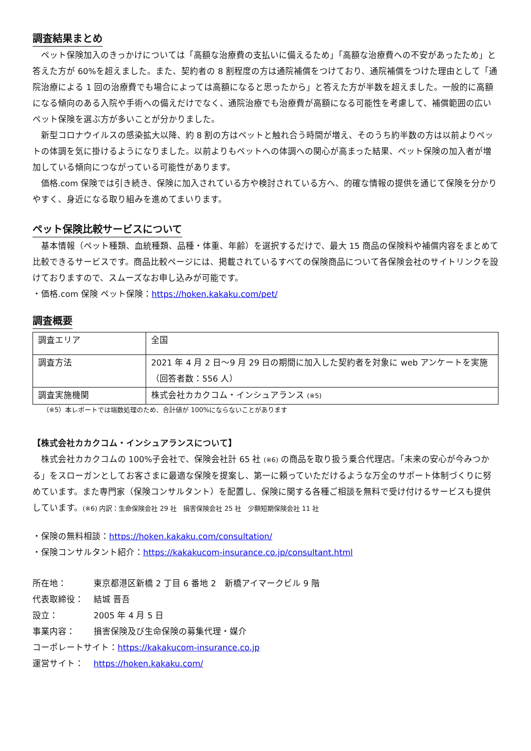調査結果まとめ
ペット保険加入のきっかけについては「高額な治療費の支払いに備えるため」「高額な治療費への不安があったため」と答えた方が 60%を超えました。また、契約者の 8 割程度の方は通院補償をつけており、通院補償をつけた理由として「通院治療による 1 回の治療費でも場合によっては高額になると思ったから」と答えた方が半数を超えました。一般的に高額になる傾向のある入院や手術への備えだけでなく、通院治療でも治療費が高額になる可能性を考慮して、補償範囲の広いペット保険を選ぶ方が多いことが分かりました。
新型コロナウイルスの感染拡大以降、約 8 割の方はペットと触れ合う時間が増え、そのうち約半数の方は以前よりペットの体調を気に掛けるようになりました。以前よりもペットへの体調への関心が高まった結果、ペット保険の加入者が増加している傾向につながっている可能性があります。
価格.com 保険では引き続き、保険に加入されている方や検討されている方へ、的確な情報の提供を通じて保険を分かりやすく、身近になる取り組みを進めてまいります。
ペット保険比較サービスについて
基本情報（ペット種類、血統種類、品種・体重、年齢）を選択するだけで、最大 15 商品の保険料や補償内容をまとめて比較できるサービスです。商品比較ページには、掲載されているすべての保険商品について各保険会社のサイトリンクを設けておりますので、スムーズなお申し込みが可能です。
・価格.com 保険 ペット保険：https://hoken.kakaku.com/pet/
調査概要
| 調査エリア | 全国 |
| 調査方法 | 2021 年 4 月 2 日～9 月 29 日の期間に加入した契約者を対象に web アンケートを実施（回答者数：556 人） |
| 調査実施機関 | 株式会社カカクコム・インシュアランス (※5) |
（※5）本レポートでは端数処理のため、合計値が 100%にならないことがあります
【株式会社カカクコム・インシュアランスについて】
株式会社カカクコムの 100%子会社で、保険会社計 65 社 (※6) の商品を取り扱う乗合代理店。「未来の安心が今みつかる」をスローガンとしてお客さまに最適な保険を提案し、第一に頼っていただけるような万全のサポート体制づくりに努めています。また専門家（保険コンサルタント）を配置し、保険に関する各種ご相談を無料で受け付けるサービスも提供しています。(※6) 内訳：生命保険会社 29 社　損害保険会社 25 社　少額短期保険会社 11 社
・保険の無料相談：https://hoken.kakaku.com/consultation/
・保険コンサルタント紹介：https://kakakucom-insurance.co.jp/consultant.html
所在地： 東京都港区新橋 2 丁目 6 番地 2　新橋アイマークビル 9 階
代表取締役： 結城 晋吾
設立： 2005 年 4 月 5 日
事業内容： 損害保険及び生命保険の募集代理・媒介
コーポレートサイト： https://kakakucom-insurance.co.jp
運営サイト： https://hoken.kakaku.com/